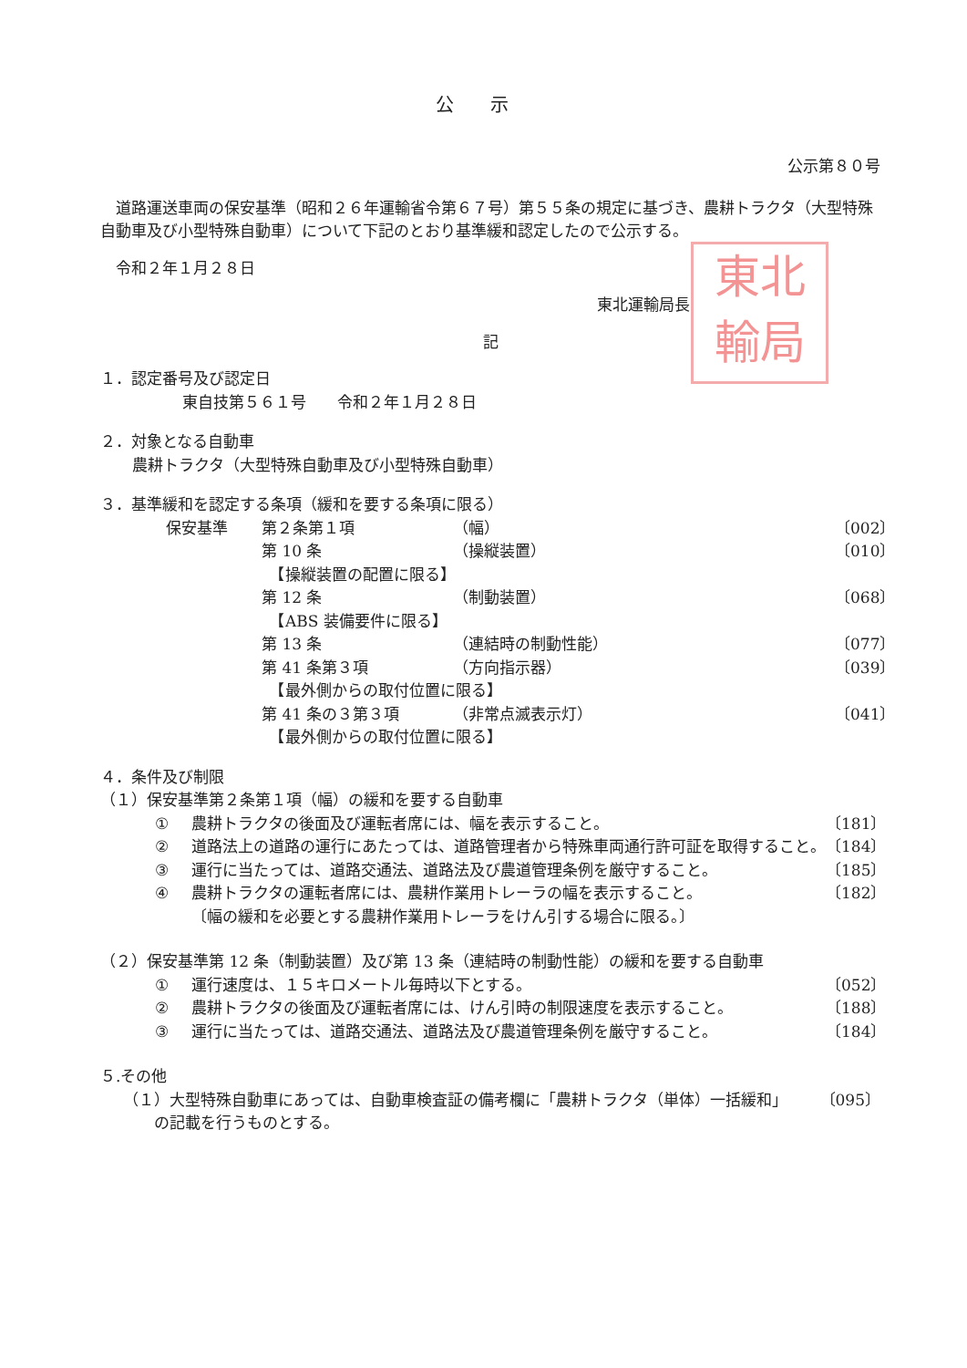東北
輸局
公示
公示第８０号
道路運送車両の保安基準（昭和２６年運輸省令第６７号）第５５条の規定に基づき、農耕トラクタ（大型特殊自動車及び小型特殊自動車）について下記のとおり基準緩和認定したので公示する。
令和２年１月２８日
東北運輸局長
記
１．認定番号及び認定日
東自技第５６１号　　令和２年１月２８日
２．対象となる自動車
農耕トラクタ（大型特殊自動車及び小型特殊自動車）
３．基準緩和を認定する条項（緩和を要する条項に限る）
保安基準 第２条第１項 （幅） 〔002〕
第 10 条 （操縦装置） 〔010〕
　【操縦装置の配置に限る】
第 12 条 （制動装置） 〔068〕
　【ABS 装備要件に限る】
第 13 条 （連結時の制動性能） 〔077〕
第 41 条第３項 （方向指示器） 〔039〕
　【最外側からの取付位置に限る】
第 41 条の３第３項 （非常点滅表示灯） 〔041〕
　【最外側からの取付位置に限る】
４．条件及び制限
（１）保安基準第２条第１項（幅）の緩和を要する自動車
① 農耕トラクタの後面及び運転者席には、幅を表示すること。 〔181〕
② 道路法上の道路の運行にあたっては、道路管理者から特殊車両通行許可証を取得すること。 〔184〕
③ 運行に当たっては、道路交通法、道路法及び農道管理条例を厳守すること。 〔185〕
④ 農耕トラクタの運転者席には、農耕作業用トレーラの幅を表示すること。
〔幅の緩和を必要とする農耕作業用トレーラをけん引する場合に限る。〕 〔182〕
（２）保安基準第 12 条（制動装置）及び第 13 条（連結時の制動性能）の緩和を要する自動車
① 運行速度は、１５キロメートル毎時以下とする。 〔052〕
② 農耕トラクタの後面及び運転者席には、けん引時の制限速度を表示すること。 〔188〕
③ 運行に当たっては、道路交通法、道路法及び農道管理条例を厳守すること。 〔184〕
５.その他
（１）大型特殊自動車にあっては、自動車検査証の備考欄に「農耕トラクタ（単体）一括緩和」
　　の記載を行うものとする。 〔095〕